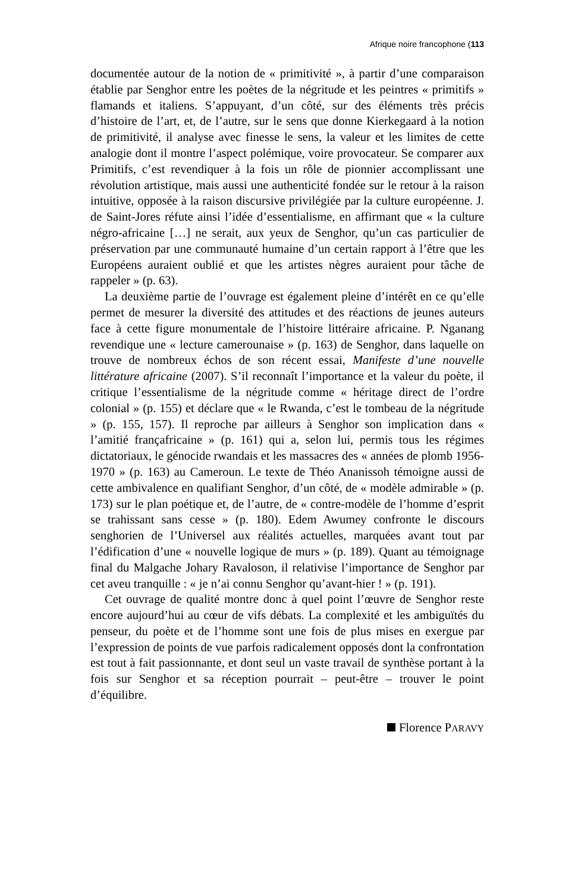Afrique noire francophone (113
documentée autour de la notion de « primitivité », à partir d’une comparaison établie par Senghor entre les poètes de la négritude et les peintres « primitifs » flamands et italiens. S’appuyant, d’un côté, sur des éléments très précis d’histoire de l’art, et, de l’autre, sur le sens que donne Kierkegaard à la notion de primitivité, il analyse avec finesse le sens, la valeur et les limites de cette analogie dont il montre l’aspect polémique, voire provocateur. Se comparer aux Primitifs, c’est revendiquer à la fois un rôle de pionnier accomplissant une révolution artistique, mais aussi une authenticité fondée sur le retour à la raison intuitive, opposée à la raison discursive privilégiée par la culture européenne. J. de Saint-Jores réfute ainsi l’idée d’essentialisme, en affirmant que « la culture négro-africaine […] ne serait, aux yeux de Senghor, qu’un cas particulier de préservation par une communauté humaine d’un certain rapport à l’être que les Européens auraient oublié et que les artistes nègres auraient pour tâche de rappeler » (p. 63).
La deuxième partie de l’ouvrage est également pleine d’intérêt en ce qu’elle permet de mesurer la diversité des attitudes et des réactions de jeunes auteurs face à cette figure monumentale de l’histoire littéraire africaine. P. Nganang revendique une « lecture camerounaise » (p. 163) de Senghor, dans laquelle on trouve de nombreux échos de son récent essai, Manifeste d’une nouvelle littérature africaine (2007). S’il reconnaît l’importance et la valeur du poète, il critique l’essentialisme de la négritude comme « héritage direct de l’ordre colonial » (p. 155) et déclare que « le Rwanda, c’est le tombeau de la négritude » (p. 155, 157). Il reproche par ailleurs à Senghor son implication dans « l’amitié françafricaine » (p. 161) qui a, selon lui, permis tous les régimes dictatoriaux, le génocide rwandais et les massacres des « années de plomb 1956-1970 » (p. 163) au Cameroun. Le texte de Théo Ananissoh témoigne aussi de cette ambivalence en qualifiant Senghor, d’un côté, de « modèle admirable » (p. 173) sur le plan poétique et, de l’autre, de « contre-modèle de l’homme d’esprit se trahissant sans cesse » (p. 180). Edem Awumey confronte le discours senghorien de l’Universel aux réalités actuelles, marquées avant tout par l’édification d’une « nouvelle logique de murs » (p. 189). Quant au témoignage final du Malgache Johary Ravaloson, il relativise l’importance de Senghor par cet aveu tranquille : « je n’ai connu Senghor qu’avant-hier ! » (p. 191).
Cet ouvrage de qualité montre donc à quel point l’œuvre de Senghor reste encore aujourd’hui au cœur de vifs débats. La complexité et les ambiguïtés du penseur, du poète et de l’homme sont une fois de plus mises en exergue par l’expression de points de vue parfois radicalement opposés dont la confrontation est tout à fait passionnante, et dont seul un vaste travail de synthèse portant à la fois sur Senghor et sa réception pourrait – peut-être – trouver le point d’équilibre.
Florence PARAVY